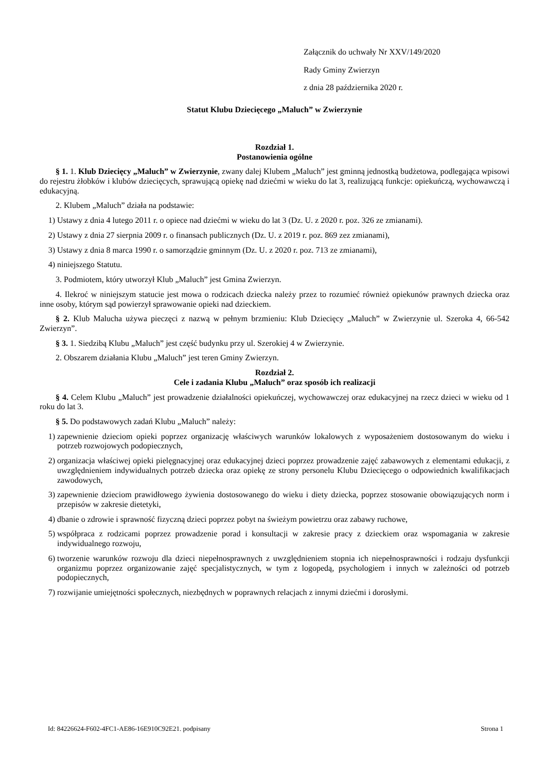Załącznik do uchwały Nr XXV/149/2020
Rady Gminy Zwierzyn
z dnia 28 października 2020 r.
Statut Klubu Dziecięcego „Maluch” w Zwierzynie
Rozdział 1.
Postanowienia ogólne
§ 1. 1. Klub Dziecięcy „Maluch” w Zwierzynie, zwany dalej Klubem „Maluch” jest gminną jednostką budżetowa, podlegająca wpisowi do rejestru żłobków i klubów dziecięcych, sprawującą opiekę nad dziećmi w wieku do lat 3, realizującą funkcje: opiekuńczą, wychowawczą i edukacyjną.
2. Klubem „Maluch” działa na podstawie:
1) Ustawy z dnia 4 lutego 2011 r. o opiece nad dziećmi w wieku do lat 3 (Dz. U. z 2020 r. poz. 326 ze zmianami).
2) Ustawy z dnia 27 sierpnia 2009 r. o finansach publicznych (Dz. U. z 2019 r. poz. 869 zez zmianami),
3) Ustawy z dnia 8 marca 1990 r. o samorządzie gminnym (Dz. U. z 2020 r. poz. 713 ze zmianami),
4) niniejszego Statutu.
3. Podmiotem, który utworzył Klub „Maluch” jest Gmina Zwierzyn.
4. Ilekroć w niniejszym statucie jest mowa o rodzicach dziecka należy przez to rozumieć również opiekunów prawnych dziecka oraz inne osoby, którym sąd powierzył sprawowanie opieki nad dzieckiem.
§ 2. Klub Malucha używa pieczęci z nazwą w pełnym brzmieniu: Klub Dziecięcy „Maluch” w Zwierzynie ul. Szeroka 4, 66-542 Zwierzyn”.
§ 3. 1. Siedzibą Klubu „Maluch” jest część budynku przy ul. Szerokiej 4 w Zwierzynie.
2. Obszarem działania Klubu „Maluch” jest teren Gminy Zwierzyn.
Rozdział 2.
Cele i zadania Klubu „Maluch” oraz sposób ich realizacji
§ 4. Celem Klubu „Maluch” jest prowadzenie działalności opiekuńczej, wychowawczej oraz edukacyjnej na rzecz dzieci w wieku od 1 roku do lat 3.
§ 5. Do podstawowych zadań Klubu „Maluch” należy:
1) zapewnienie dzieciom opieki poprzez organizację właściwych warunków lokalowych z wyposażeniem dostosowanym do wieku i potrzeb rozwojowych podopiecznych,
2) organizacja właściwej opieki pielęgnacyjnej oraz edukacyjnej dzieci poprzez prowadzenie zajęć zabawowych z elementami edukacji, z uwzględnieniem indywidualnych potrzeb dziecka oraz opiekę ze strony personelu Klubu Dziecięcego o odpowiednich kwalifikacjach zawodowych,
3) zapewnienie dzieciom prawidłowego żywienia dostosowanego do wieku i diety dziecka, poprzez stosowanie obowiązujących norm i przepisów w zakresie dietetyki,
4) dbanie o zdrowie i sprawność fizyczną dzieci poprzez pobyt na świeżym powietrzu oraz zabawy ruchowe,
5) współpraca z rodzicami poprzez prowadzenie porad i konsultacji w zakresie pracy z dzieckiem oraz wspomagania w zakresie indywidualnego rozwoju,
6) tworzenie warunków rozwoju dla dzieci niepełnosprawnych z uwzględnieniem stopnia ich niepełnosprawności i rodzaju dysfunkcji organizmu poprzez organizowanie zajęć specjalistycznych, w tym z logopedą, psychologiem i innych w zależności od potrzeb podopiecznych,
7) rozwijanie umiejętności społecznych, niezbędnych w poprawnych relacjach z innymi dziećmi i dorosłymi.
Id: 84226624-F602-4FC1-AE86-16E910C92E21. podpisany Strona 1